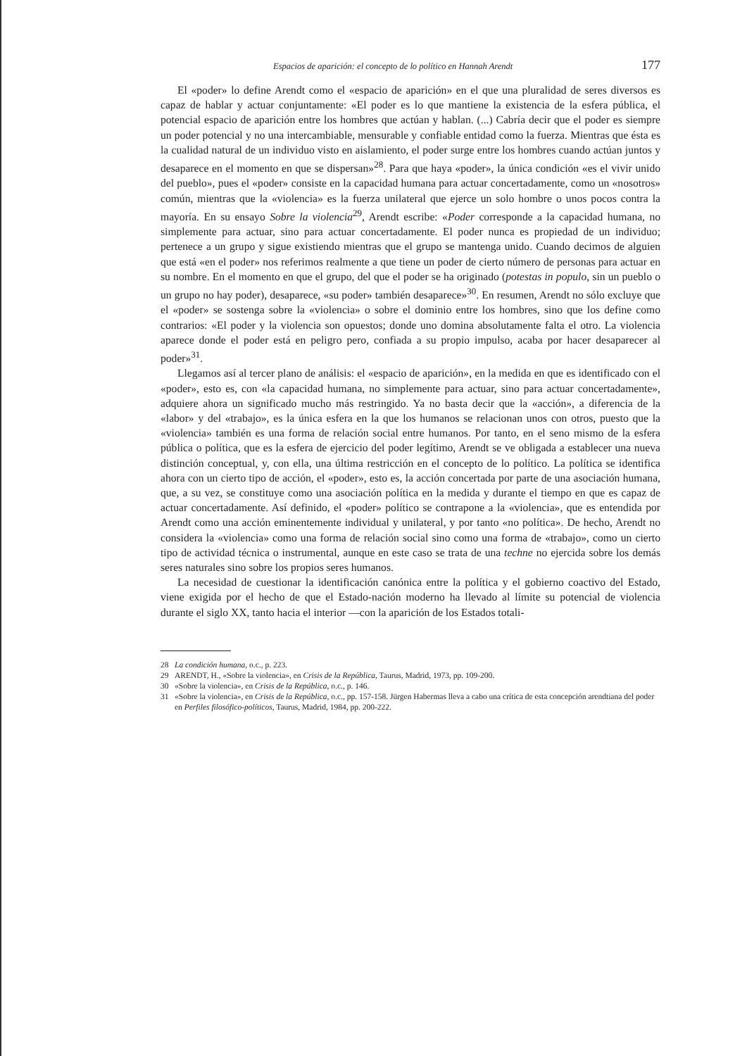Espacios de aparición: el concepto de lo político en Hannah Arendt 177
El «poder» lo define Arendt como el «espacio de aparición» en el que una pluralidad de seres diversos es capaz de hablar y actuar conjuntamente: «El poder es lo que mantiene la existencia de la esfera pública, el potencial espacio de aparición entre los hombres que actúan y hablan. (...) Cabría decir que el poder es siempre un poder potencial y no una intercambiable, mensurable y confiable entidad como la fuerza. Mientras que ésta es la cualidad natural de un individuo visto en aislamiento, el poder surge entre los hombres cuando actúan juntos y desaparece en el momento en que se dispersan»<sup>28</sup>. Para que haya «poder», la única condición «es el vivir unido del pueblo», pues el «poder» consiste en la capacidad humana para actuar concertadamente, como un «nosotros» común, mientras que la «violencia» es la fuerza unilateral que ejerce un solo hombre o unos pocos contra la mayoría. En su ensayo Sobre la violencia<sup>29</sup>, Arendt escribe: «Poder corresponde a la capacidad humana, no simplemente para actuar, sino para actuar concertadamente. El poder nunca es propiedad de un individuo; pertenece a un grupo y sigue existiendo mientras que el grupo se mantenga unido. Cuando decimos de alguien que está «en el poder» nos referimos realmente a que tiene un poder de cierto número de personas para actuar en su nombre. En el momento en que el grupo, del que el poder se ha originado (potestas in populo, sin un pueblo o un grupo no hay poder), desaparece, «su poder» también desaparece»<sup>30</sup>. En resumen, Arendt no sólo excluye que el «poder» se sostenga sobre la «violencia» o sobre el dominio entre los hombres, sino que los define como contrarios: «El poder y la violencia son opuestos; donde uno domina absolutamente falta el otro. La violencia aparece donde el poder está en peligro pero, confiada a su propio impulso, acaba por hacer desaparecer al poder»<sup>31</sup>.
Llegamos así al tercer plano de análisis: el «espacio de aparición», en la medida en que es identificado con el «poder», esto es, con «la capacidad humana, no simplemente para actuar, sino para actuar concertadamente», adquiere ahora un significado mucho más restringido. Ya no basta decir que la «acción», a diferencia de la «labor» y del «trabajo», es la única esfera en la que los humanos se relacionan unos con otros, puesto que la «violencia» también es una forma de relación social entre humanos. Por tanto, en el seno mismo de la esfera pública o política, que es la esfera de ejercicio del poder legítimo, Arendt se ve obligada a establecer una nueva distinción conceptual, y, con ella, una última restricción en el concepto de lo político. La política se identifica ahora con un cierto tipo de acción, el «poder», esto es, la acción concertada por parte de una asociación humana, que, a su vez, se constituye como una asociación política en la medida y durante el tiempo en que es capaz de actuar concertadamente. Así definido, el «poder» político se contrapone a la «violencia», que es entendida por Arendt como una acción eminentemente individual y unilateral, y por tanto «no política». De hecho, Arendt no considera la «violencia» como una forma de relación social sino como una forma de «trabajo», como un cierto tipo de actividad técnica o instrumental, aunque en este caso se trata de una techne no ejercida sobre los demás seres naturales sino sobre los propios seres humanos.
La necesidad de cuestionar la identificación canónica entre la política y el gobierno coactivo del Estado, viene exigida por el hecho de que el Estado-nación moderno ha llevado al límite su potencial de violencia durante el siglo XX, tanto hacia el interior —con la aparición de los Estados totali-
28 La condición humana, o.c., p. 223.
29 ARENDT, H., «Sobre la violencia», en Crisis de la República, Taurus, Madrid, 1973, pp. 109-200.
30 «Sobre la violencia», en Crisis de la República, o.c., p. 146.
31 «Sobre la violencia», en Crisis de la República, o.c., pp. 157-158. Jürgen Habermas lleva a cabo una crítica de esta concepción arendtiana del poder en Perfiles filosófico-políticos, Taurus, Madrid, 1984, pp. 200-222.